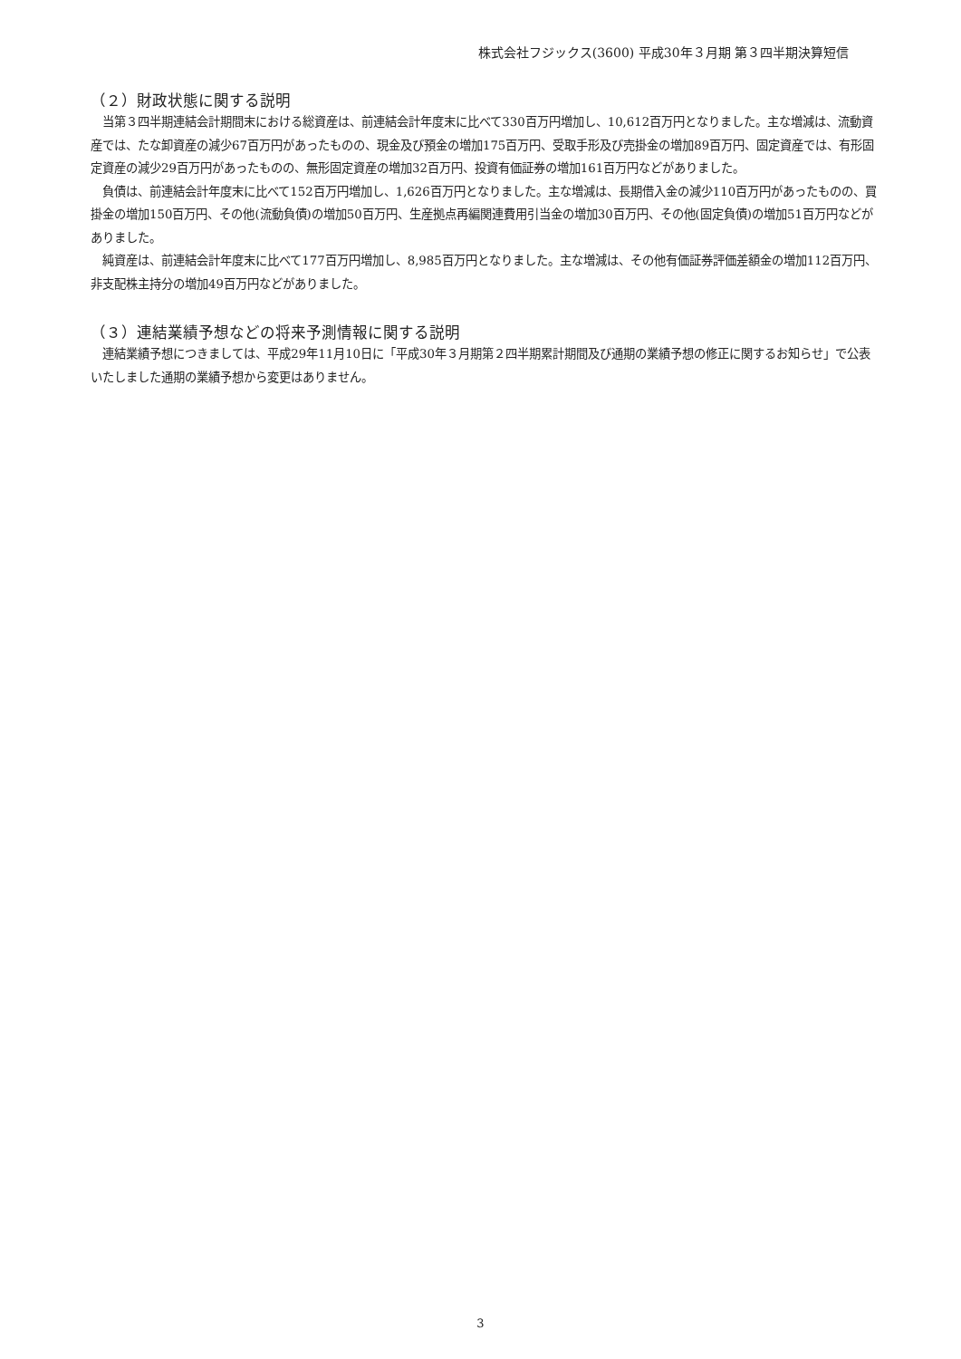株式会社フジックス(3600) 平成30年３月期 第３四半期決算短信
（２）財政状態に関する説明
当第３四半期連結会計期間末における総資産は、前連結会計年度末に比べて330百万円増加し、10,612百万円となりました。主な増減は、流動資産では、たな卸資産の減少67百万円があったものの、現金及び預金の増加175百万円、受取手形及び売掛金の増加89百万円、固定資産では、有形固定資産の減少29百万円があったものの、無形固定資産の増加32百万円、投資有価証券の増加161百万円などがありました。
負債は、前連結会計年度末に比べて152百万円増加し、1,626百万円となりました。主な増減は、長期借入金の減少110百万円があったものの、買掛金の増加150百万円、その他(流動負債)の増加50百万円、生産拠点再編関連費用引当金の増加30百万円、その他(固定負債)の増加51百万円などがありました。
純資産は、前連結会計年度末に比べて177百万円増加し、8,985百万円となりました。主な増減は、その他有価証券評価差額金の増加112百万円、非支配株主持分の増加49百万円などがありました。
（３）連結業績予想などの将来予測情報に関する説明
連結業績予想につきましては、平成29年11月10日に「平成30年３月期第２四半期累計期間及び通期の業績予想の修正に関するお知らせ」で公表いたしました通期の業績予想から変更はありません。
3